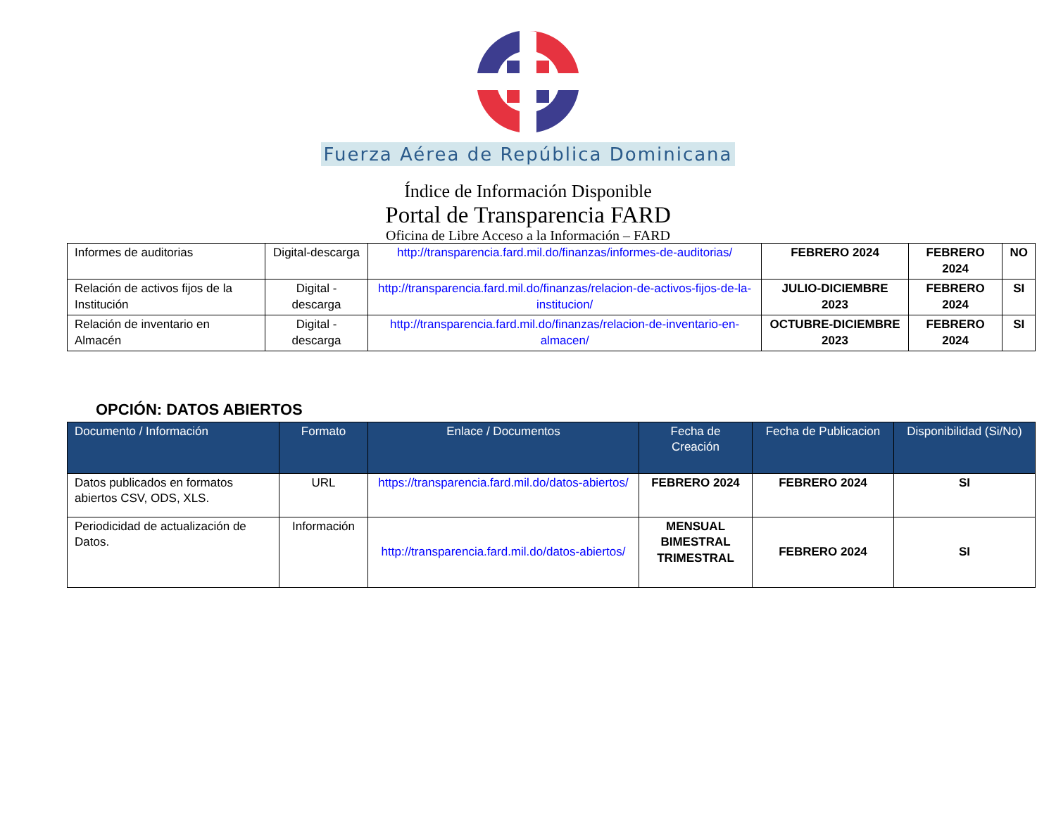Fuerza Aérea de República Dominicana
Índice de Información Disponible
Portal de Transparencia FARD
Oficina de Libre Acceso a la Información – FARD
| Informes de auditorias | Digital-descarga | http://transparencia.fard.mil.do/finanzas/informes-de-auditorias/ | FEBRERO 2024 | FEBRERO 2024 | NO |
| Relación de activos fijos de la Institución | Digital - descarga | http://transparencia.fard.mil.do/finanzas/relacion-de-activos-fijos-de-la-institucion/ | JULIO-DICIEMBRE 2023 | FEBRERO 2024 | SI |
| Relación de inventario en Almacén | Digital - descarga | http://transparencia.fard.mil.do/finanzas/relacion-de-inventario-en-almacen/ | OCTUBRE-DICIEMBRE 2023 | FEBRERO 2024 | SI |
OPCIÓN: DATOS ABIERTOS
| Documento / Información | Formato | Enlace / Documentos | Fecha de Creación | Fecha de Publicacion | Disponibilidad (Si/No) |
| --- | --- | --- | --- | --- | --- |
| Datos publicados en formatos abiertos CSV, ODS, XLS. | URL | https://transparencia.fard.mil.do/datos-abiertos/ | FEBRERO 2024 | FEBRERO 2024 | SI |
| Periodicidad de actualización de Datos. | Información | http://transparencia.fard.mil.do/datos-abiertos/ | MENSUAL BIMESTRAL TRIMESTRAL | FEBRERO 2024 | SI |